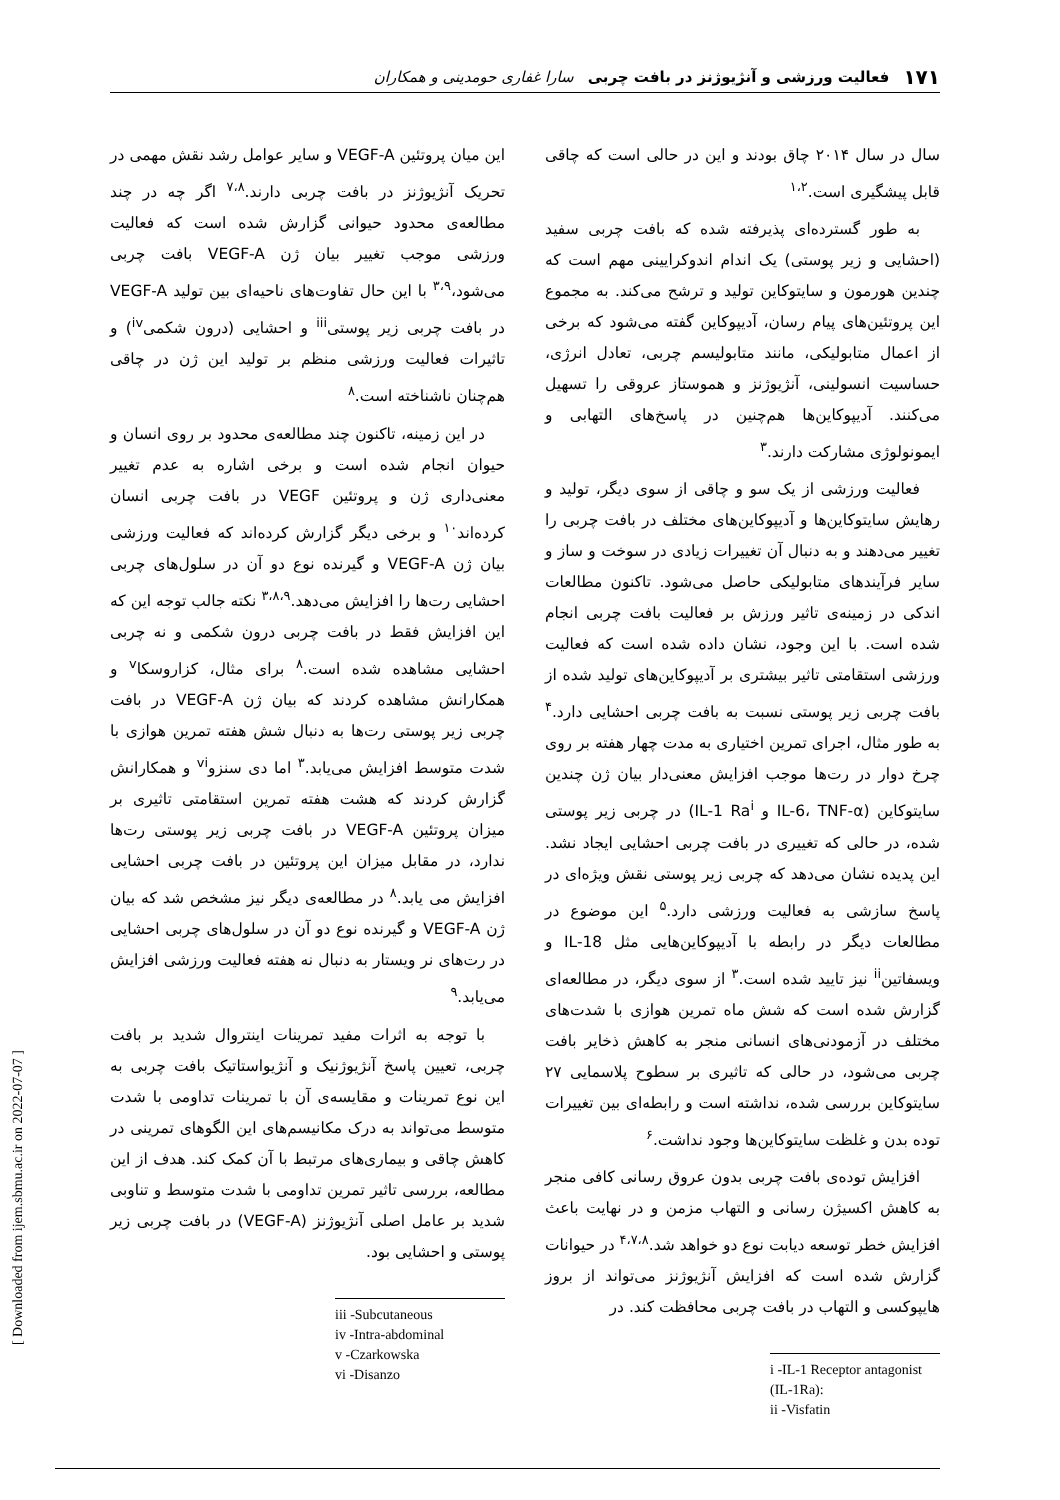۱۷۱ فعالیت ورزشی و آنژیوژنز در بافت چربی سارا غفاری حومدینی و همکاران
سال در سال ۲۰۱۴ چاق بودند و این در حالی است که چاقی قابل پیشگیری است.<sup>۱،۲</sup>
به طور گسترده‌ای پذیرفته شده که بافت چربی سفید (احشایی و زیر پوستی) یک اندام اندوکرایینی مهم است که چندین هورمون و سایتوکاین تولید و ترشح می‌کند. به مجموع این پروتئین‌های پیام رسان، آدیپوکاین گفته می‌شود که برخی از اعمال متابولیکی، مانند متابولیسم چربی، تعادل انرژی، حساسیت انسولینی، آنژیوژنز و هموستاز عروقی را تسهیل می‌کنند. آدیپوکاین‌ها هم‌چنین در پاسخ‌های التهابی و ایمونولوژی مشارکت دارند.<sup>۳</sup>
فعالیت ورزشی از یک سو و چاقی از سوی دیگر، تولید و رهایش سایتوکاین‌ها و آدیپوکاین‌های مختلف در بافت چربی را تغییر می‌دهند و به دنبال آن تغییرات زیادی در سوخت و ساز و سایر فرآیندهای متابولیکی حاصل می‌شود. تاکنون مطالعات اندکی در زمینه‌ی تاثیر ورزش بر فعالیت بافت چربی انجام شده است. با این وجود، نشان داده شده است که فعالیت ورزشی استقامتی تاثیر بیشتری بر آدیپوکاین‌های تولید شده از بافت چربی زیر پوستی نسبت به بافت چربی احشایی دارد.<sup>۴</sup> به طور مثال، اجرای تمرین اختیاری به مدت چهار هفته بر روی چرخ دوار در رت‌ها موجب افزایش معنی‌دار بیان ژن چندین سایتوکاین (IL-6، TNF-α و IL-1 Ra<sup>i</sup>) در چربی زیر پوستی شده، در حالی که تغییری در بافت چربی احشایی ایجاد نشد. این پدیده نشان می‌دهد که چربی زیر پوستی نقش ویژه‌ای در پاسخ سازشی به فعالیت ورزشی دارد.<sup>۵</sup> این موضوع در مطالعات دیگر در رابطه با آدیپوکاین‌هایی مثل IL-18 و ویسفاتین<sup>ii</sup> نیز تایید شده است.<sup>۳</sup> از سوی دیگر، در مطالعه‌ای گزارش شده است که شش ماه تمرین هوازی با شدت‌های مختلف در آزمودنی‌های انسانی منجر به کاهش ذخایر بافت چربی می‌شود، در حالی که تاثیری بر سطوح پلاسمایی ۲۷ سایتوکاین بررسی شده، نداشته است و رابطه‌ای بین تغییرات توده بدن و غلظت سایتوکاین‌ها وجود نداشت.<sup>۶</sup>
افزایش توده‌ی بافت چربی بدون عروق رسانی کافی منجر به کاهش اکسیژن رسانی و التهاب مزمن و در نهایت باعث افزایش خطر توسعه دیابت نوع دو خواهد شد.<sup>۴،۷،۸</sup> در حیوانات گزارش شده است که افزایش آنژیوژنز می‌تواند از بروز هایپوکسی و التهاب در بافت چربی محافظت کند. در
i -IL-1 Receptor antagonist (IL-1Ra):
ii -Visfatin
این میان پروتئین VEGF-A و سایر عوامل رشد نقش مهمی در تحریک آنژیوژنز در بافت چربی دارند.<sup>۷،۸</sup> اگر چه در چند مطالعه‌ی محدود حیوانی گزارش شده است که فعالیت ورزشی موجب تغییر بیان ژن VEGF-A بافت چربی می‌شود،<sup>۳،۹</sup> با این حال تفاوت‌های ناحیه‌ای بین تولید VEGF-A در بافت چربی زیر پوستی<sup>iii</sup> و احشایی (درون شکمی<sup>iv</sup>) و تاثیرات فعالیت ورزشی منظم بر تولید این ژن در چاقی هم‌چنان ناشناخته است.<sup>۸</sup>
در این زمینه، تاکنون چند مطالعه‌ی محدود بر روی انسان و حیوان انجام شده است و برخی اشاره به عدم تغییر معنی‌داری ژن و پروتئین VEGF در بافت چربی انسان کرده‌اند<sup>۱۰</sup> و برخی دیگر گزارش کرده‌اند که فعالیت ورزشی بیان ژن VEGF-A و گیرنده نوع دو آن در سلول‌های چربی احشایی رت‌ها را افزایش می‌دهد.<sup>۳،۸،۹</sup> نکته جالب توجه این که این افزایش فقط در بافت چربی درون شکمی و نه چربی احشایی مشاهده شده است.<sup>۸</sup> برای مثال، کزاروسکا<sup>v</sup> و همکارانش مشاهده کردند که بیان ژن VEGF-A در بافت چربی زیر پوستی رت‌ها به دنبال شش هفته تمرین هوازی با شدت متوسط افزایش می‌یابد.<sup>۳</sup> اما دی سنزو<sup>vi</sup> و همکارانش گزارش کردند که هشت هفته تمرین استقامتی تاثیری بر میزان پروتئین VEGF-A در بافت چربی زیر پوستی رت‌ها ندارد، در مقابل میزان این پروتئین در بافت چربی احشایی افزایش می یابد.<sup>۸</sup> در مطالعه‌ی دیگر نیز مشخص شد که بیان ژن VEGF-A و گیرنده نوع دو آن در سلول‌های چربی احشایی در رت‌های نر ویستار به دنبال نه هفته فعالیت ورزشی افزایش می‌یابد.<sup>۹</sup>
با توجه به اثرات مفید تمرینات اینتروال شدید بر بافت چربی، تعیین پاسخ آنژیوژنیک و آنژیواستاتیک بافت چربی به این نوع تمرینات و مقایسه‌ی آن با تمرینات تداومی با شدت متوسط می‌تواند به درک مکانیسم‌های این الگوهای تمرینی در کاهش چاقی و بیماری‌های مرتبط با آن کمک کند. هدف از این مطالعه، بررسی تاثیر تمرین تداومی با شدت متوسط و تناوبی شدید بر عامل اصلی آنژیوژنز (VEGF-A) در بافت چربی زیر پوستی و احشایی بود.
iii -Subcutaneous
iv -Intra-abdominal
v -Czarkowska
vi -Disanzo
[ Downloaded from ijem.sbmu.ac.ir on 2022-07-07 ]